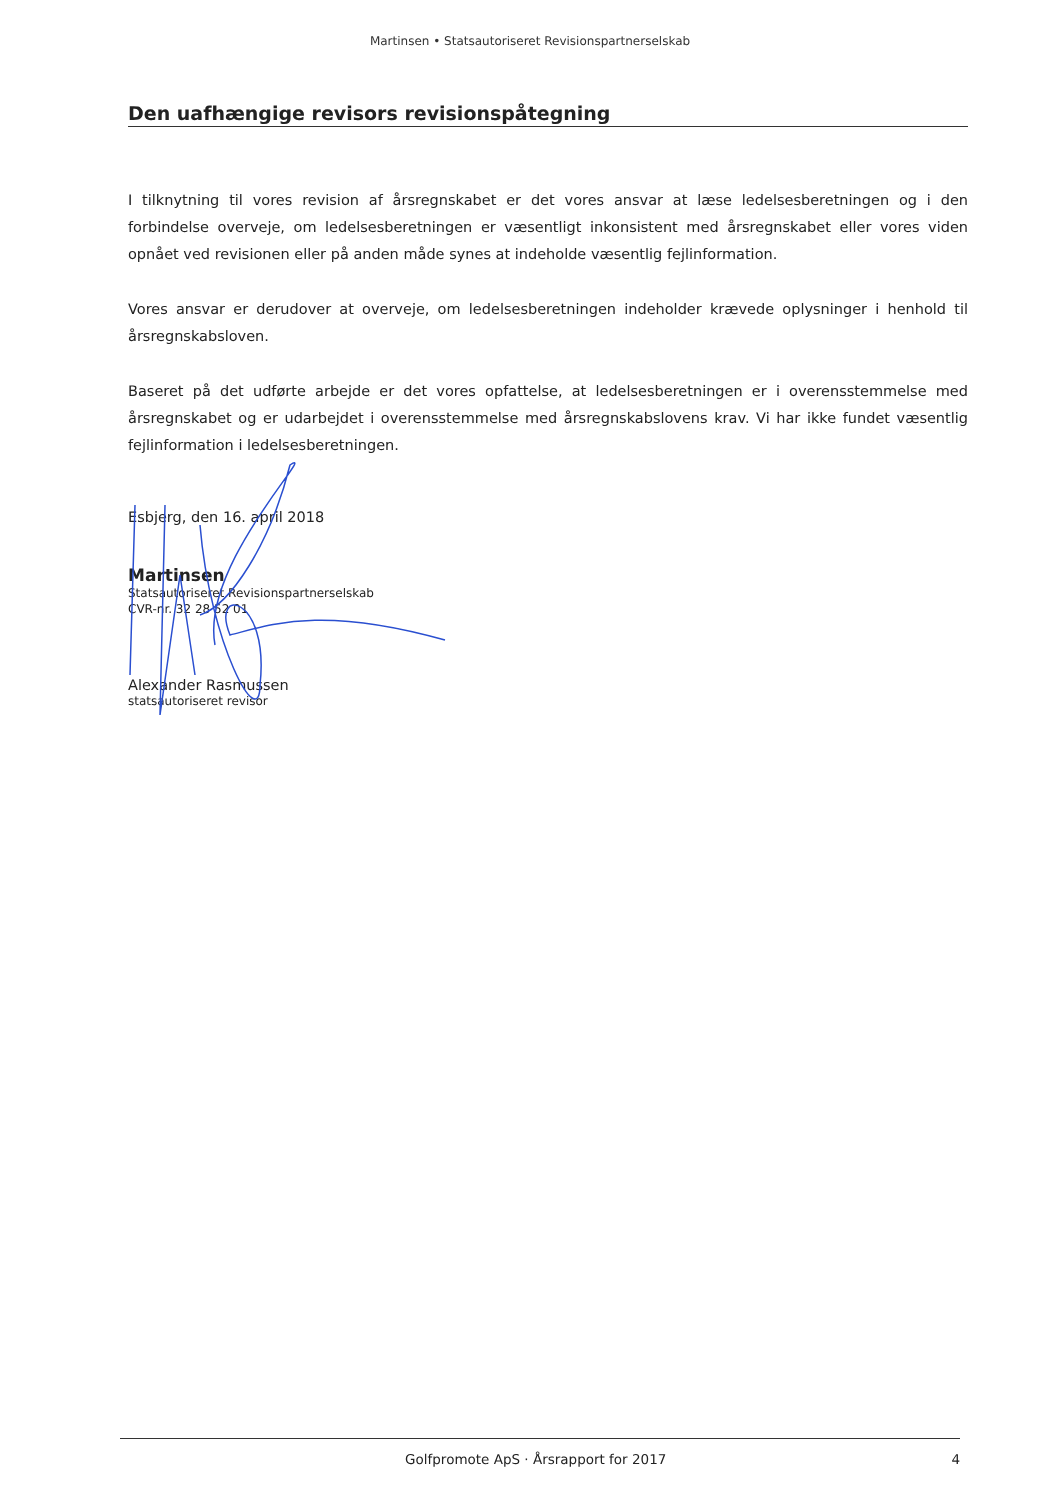Martinsen • Statsautoriseret Revisionspartnerselskab
Den uafhængige revisors revisionspåtegning
I tilknytning til vores revision af årsregnskabet er det vores ansvar at læse ledelsesberetningen og i den forbindelse overveje, om ledelsesberetningen er væsentligt inkonsistent med årsregnskabet eller vores viden opnået ved revisionen eller på anden måde synes at indeholde væsentlig fejlinformation.
Vores ansvar er derudover at overveje, om ledelsesberetningen indeholder krævede oplysninger i henhold til årsregnskabsloven.
Baseret på det udførte arbejde er det vores opfattelse, at ledelsesberetningen er i overensstemmelse med årsregnskabet og er udarbejdet i overensstemmelse med årsregnskabslovens krav. Vi har ikke fundet væsentlig fejlinformation i ledelsesberetningen.
Esbjerg, den 16. april 2018
Martinsen
Statsautoriseret Revisionspartnerselskab
CVR-nr. 32 28 52 01
Alexander Rasmussen
statsautoriseret revisor
Golfpromote ApS · Årsrapport for 2017 4